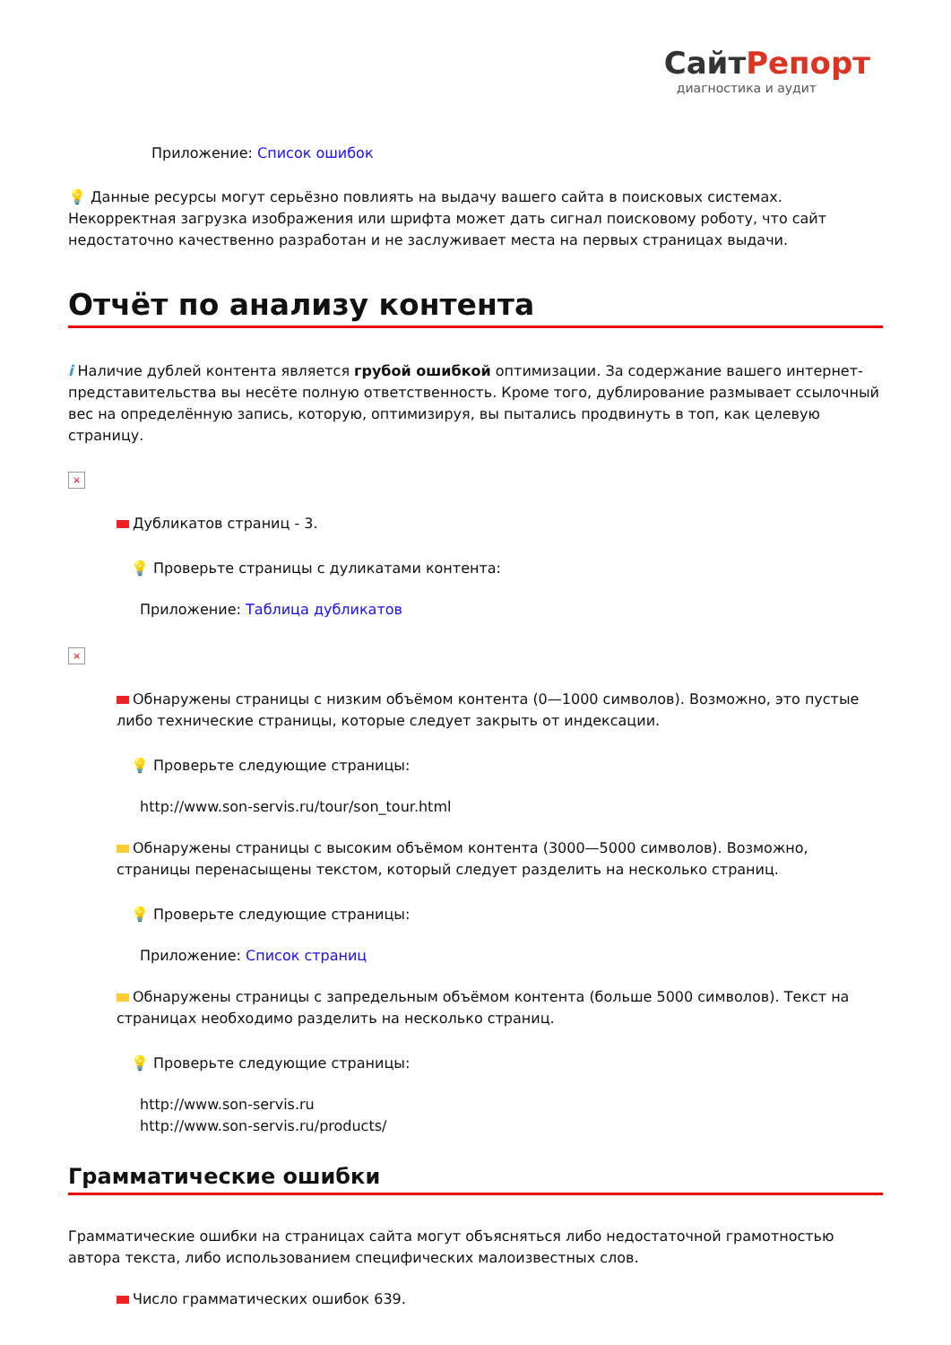СайтРепорт
диагностика и аудит
Приложение: Список ошибок
💡 Данные ресурсы могут серьёзно повлиять на выдачу вашего сайта в поисковых системах. Некорректная загрузка изображения или шрифта может дать сигнал поисковому роботу, что сайт недостаточно качественно разработан и не заслуживает места на первых страницах выдачи.
Отчёт по анализу контента
i Наличие дублей контента является грубой ошибкой оптимизации. За содержание вашего интернет-представительства вы несёте полную ответственность. Кроме того, дублирование размывает ссылочный вес на определённую запись, которую, оптимизируя, вы пытались продвинуть в топ, как целевую страницу.
×
Дубликатов страниц - 3.
💡 Проверьте страницы с дуликатами контента:
Приложение: Таблица дубликатов
×
Обнаружены страницы с низким объёмом контента (0—1000 символов). Возможно, это пустые либо технические страницы, которые следует закрыть от индексации.
💡 Проверьте следующие страницы:
http://www.son-servis.ru/tour/son_tour.html
Обнаружены страницы с высоким объёмом контента (3000—5000 символов). Возможно, страницы перенасыщены текстом, который следует разделить на несколько страниц.
💡 Проверьте следующие страницы:
Приложение: Список страниц
Обнаружены страницы с запредельным объёмом контента (больше 5000 символов). Текст на страницах необходимо разделить на несколько страниц.
💡 Проверьте следующие страницы:
http://www.son-servis.ru
http://www.son-servis.ru/products/
Грамматические ошибки
Грамматические ошибки на страницах сайта могут объясняться либо недостаточной грамотностью автора текста, либо использованием специфических малоизвестных слов.
Число грамматических ошибок 639.